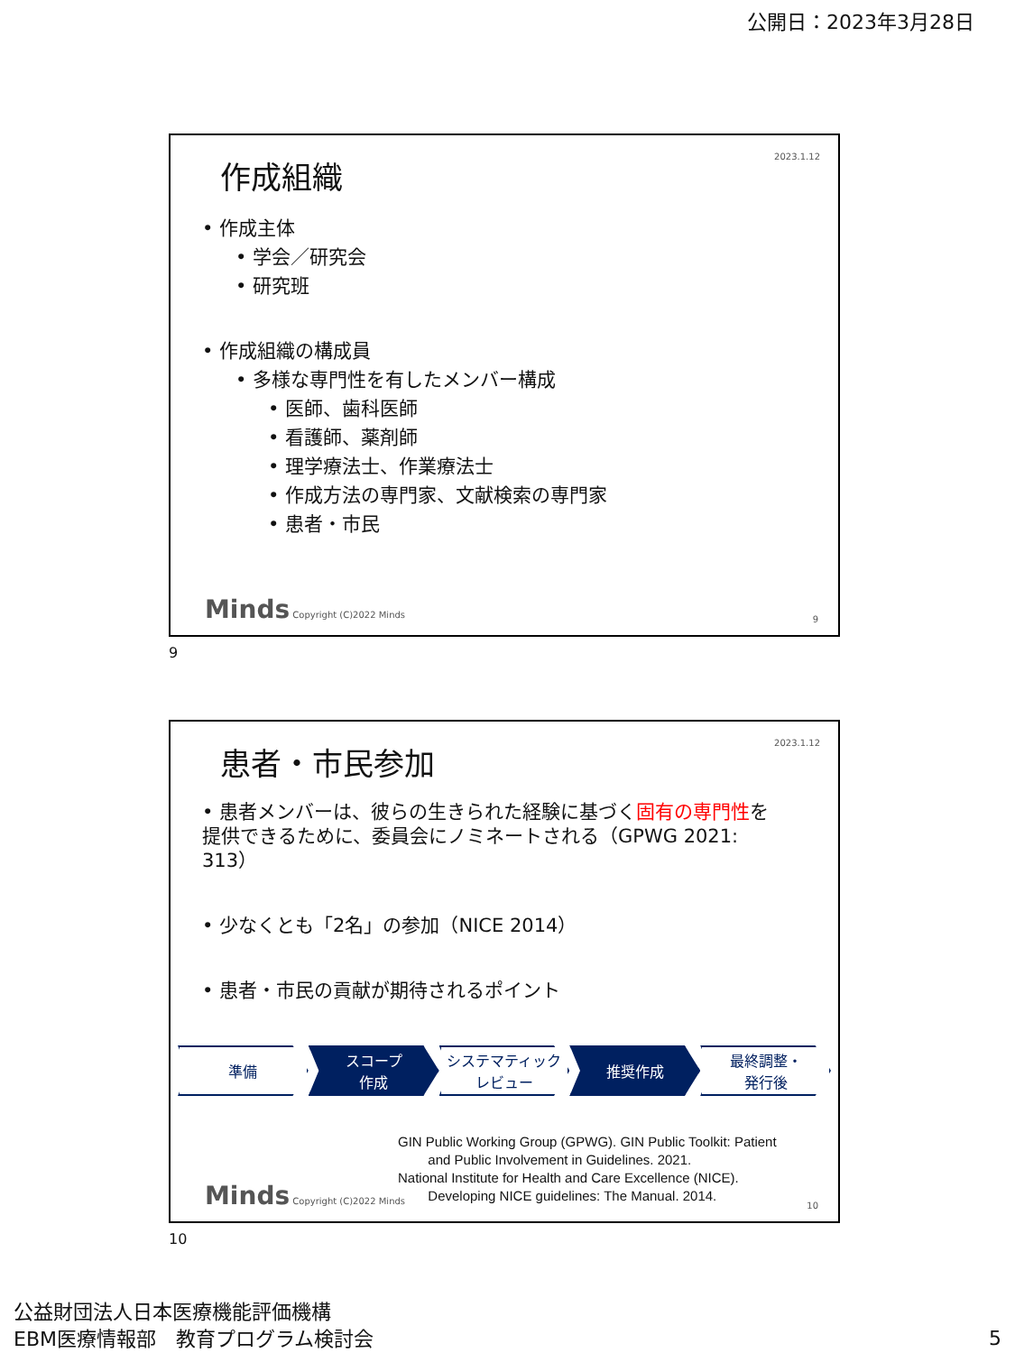公開日：2023年3月28日
2023.1.12
作成組織
• 作成主体
• 学会／研究会
• 研究班
• 作成組織の構成員
• 多様な専門性を有したメンバー構成
• 医師、歯科医師
• 看護師、薬剤師
• 理学療法士、作業療法士
• 作成方法の専門家、文献検索の専門家
• 患者・市民
Minds Copyright (C)2022 Minds 9
9
2023.1.12
患者・市民参加
• 患者メンバーは、彼らの生きられた経験に基づく固有の専門性を提供できるために、委員会にノミネートされる（GPWG 2021: 313）
• 少なくとも「2名」の参加（NICE 2014）
• 患者・市民の貢献が期待されるポイント
準備 スコープ
作成
システマティック
レビュー
推奨作成 最終調整・
発行後
GIN Public Working Group (GPWG). GIN Public Toolkit: Patient
and Public Involvement in Guidelines. 2021.
National Institute for Health and Care Excellence (NICE).
Developing NICE guidelines: The Manual. 2014.
Minds Copyright (C)2022 Minds 10
10
公益財団法人日本医療機能評価機構
EBM医療情報部　教育プログラム検討会
5